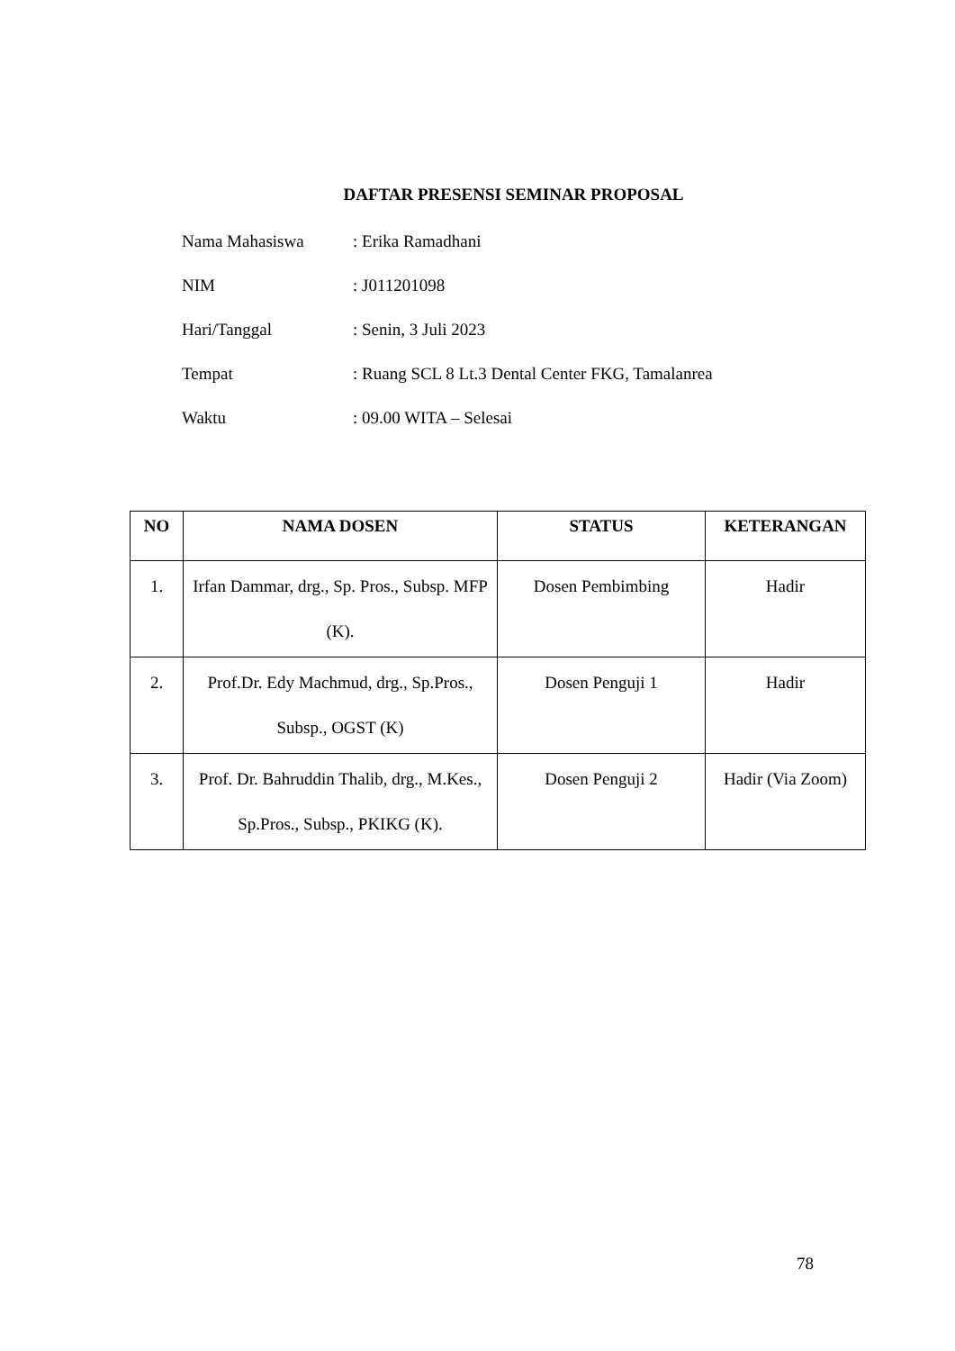DAFTAR PRESENSI SEMINAR PROPOSAL
Nama Mahasiswa: Erika Ramadhani
NIM: J011201098
Hari/Tanggal: Senin, 3 Juli 2023
Tempat: Ruang SCL 8 Lt.3 Dental Center FKG, Tamalanrea
Waktu: 09.00 WITA – Selesai
| NO | NAMA DOSEN | STATUS | KETERANGAN |
| --- | --- | --- | --- |
| 1. | Irfan Dammar, drg., Sp. Pros., Subsp. MFP (K). | Dosen Pembimbing | Hadir |
| 2. | Prof.Dr. Edy Machmud, drg., Sp.Pros., Subsp., OGST (K) | Dosen Penguji 1 | Hadir |
| 3. | Prof. Dr. Bahruddin Thalib, drg., M.Kes., Sp.Pros., Subsp., PKIKG (K). | Dosen Penguji 2 | Hadir (Via Zoom) |
78